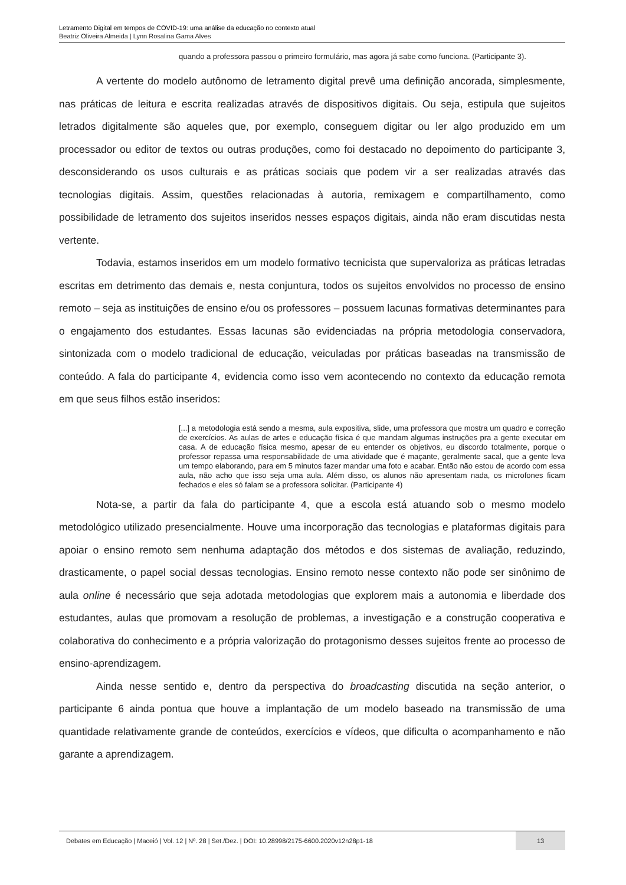Letramento Digital em tempos de COVID-19: uma análise da educação no contexto atual
Beatriz Oliveira Almeida | Lynn Rosalina Gama Alves
quando a professora passou o primeiro formulário, mas agora já sabe como funciona. (Participante 3).
A vertente do modelo autônomo de letramento digital prevê uma definição ancorada, simplesmente, nas práticas de leitura e escrita realizadas através de dispositivos digitais. Ou seja, estipula que sujeitos letrados digitalmente são aqueles que, por exemplo, conseguem digitar ou ler algo produzido em um processador ou editor de textos ou outras produções, como foi destacado no depoimento do participante 3, desconsiderando os usos culturais e as práticas sociais que podem vir a ser realizadas através das tecnologias digitais. Assim, questões relacionadas à autoria, remixagem e compartilhamento, como possibilidade de letramento dos sujeitos inseridos nesses espaços digitais, ainda não eram discutidas nesta vertente.
Todavia, estamos inseridos em um modelo formativo tecnicista que supervaloriza as práticas letradas escritas em detrimento das demais e, nesta conjuntura, todos os sujeitos envolvidos no processo de ensino remoto – seja as instituições de ensino e/ou os professores – possuem lacunas formativas determinantes para o engajamento dos estudantes. Essas lacunas são evidenciadas na própria metodologia conservadora, sintonizada com o modelo tradicional de educação, veiculadas por práticas baseadas na transmissão de conteúdo. A fala do participante 4, evidencia como isso vem acontecendo no contexto da educação remota em que seus filhos estão inseridos:
[...] a metodologia está sendo a mesma, aula expositiva, slide, uma professora que mostra um quadro e correção de exercícios. As aulas de artes e educação física é que mandam algumas instruções pra a gente executar em casa. A de educação física mesmo, apesar de eu entender os objetivos, eu discordo totalmente, porque o professor repassa uma responsabilidade de uma atividade que é maçante, geralmente sacal, que a gente leva um tempo elaborando, para em 5 minutos fazer mandar uma foto e acabar. Então não estou de acordo com essa aula, não acho que isso seja uma aula. Além disso, os alunos não apresentam nada, os microfones ficam fechados e eles só falam se a professora solicitar. (Participante 4)
Nota-se, a partir da fala do participante 4, que a escola está atuando sob o mesmo modelo metodológico utilizado presencialmente. Houve uma incorporação das tecnologias e plataformas digitais para apoiar o ensino remoto sem nenhuma adaptação dos métodos e dos sistemas de avaliação, reduzindo, drasticamente, o papel social dessas tecnologias. Ensino remoto nesse contexto não pode ser sinônimo de aula online é necessário que seja adotada metodologias que explorem mais a autonomia e liberdade dos estudantes, aulas que promovam a resolução de problemas, a investigação e a construção cooperativa e colaborativa do conhecimento e a própria valorização do protagonismo desses sujeitos frente ao processo de ensino-aprendizagem.
Ainda nesse sentido e, dentro da perspectiva do broadcasting discutida na seção anterior, o participante 6 ainda pontua que houve a implantação de um modelo baseado na transmissão de uma quantidade relativamente grande de conteúdos, exercícios e vídeos, que dificulta o acompanhamento e não garante a aprendizagem.
Debates em Educação | Maceió | Vol. 12 | Nº. 28 | Set./Dez. | DOI: 10.28998/2175-6600.2020v12n28p1-18 13